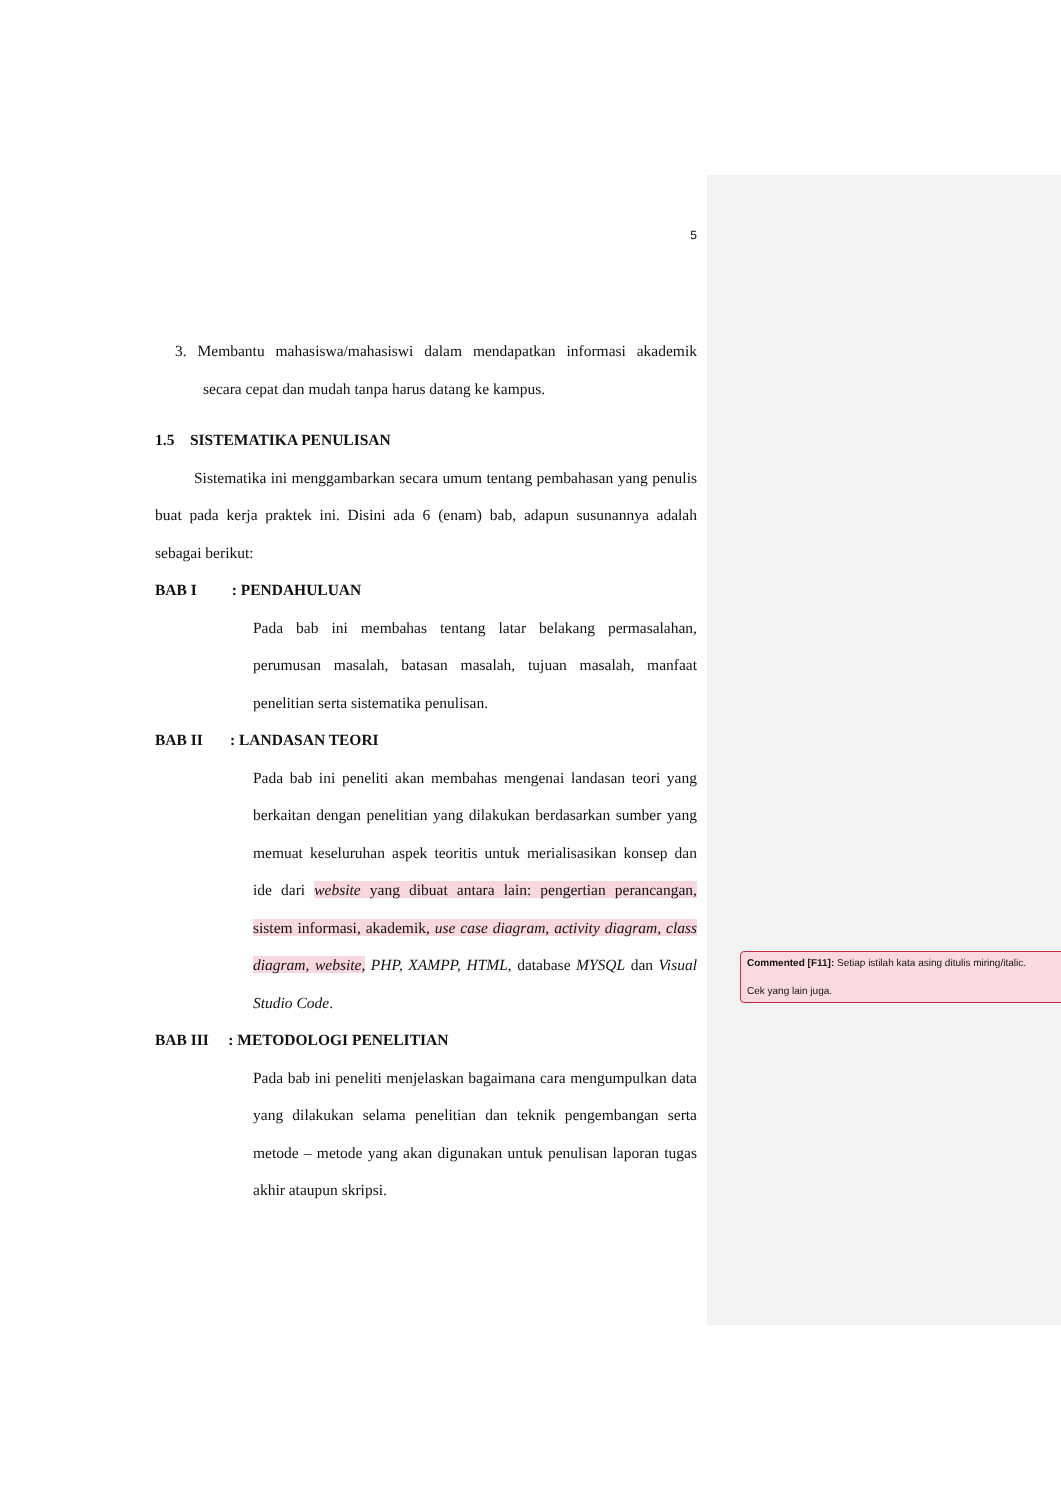5
3. Membantu mahasiswa/mahasiswi dalam mendapatkan informasi akademik secara cepat dan mudah tanpa harus datang ke kampus.
1.5 SISTEMATIKA PENULISAN
Sistematika ini menggambarkan secara umum tentang pembahasan yang penulis buat pada kerja praktek ini. Disini ada 6 (enam) bab, adapun susunannya adalah sebagai berikut:
BAB I : PENDAHULUAN
Pada bab ini membahas tentang latar belakang permasalahan, perumusan masalah, batasan masalah, tujuan masalah, manfaat penelitian serta sistematika penulisan.
BAB II : LANDASAN TEORI
Pada bab ini peneliti akan membahas mengenai landasan teori yang berkaitan dengan penelitian yang dilakukan berdasarkan sumber yang memuat keseluruhan aspek teoritis untuk merialisasikan konsep dan ide dari website yang dibuat antara lain: pengertian perancangan, sistem informasi, akademik, use case diagram, activity diagram, class diagram, website, PHP, XAMPP, HTML, database MYSQL dan Visual Studio Code.
BAB III : METODOLOGI PENELITIAN
Pada bab ini peneliti menjelaskan bagaimana cara mengumpulkan data yang dilakukan selama penelitian dan teknik pengembangan serta metode – metode yang akan digunakan untuk penulisan laporan tugas akhir ataupun skripsi.
Commented [F11]: Setiap istilah kata asing ditulis miring/italic.
Cek yang lain juga.